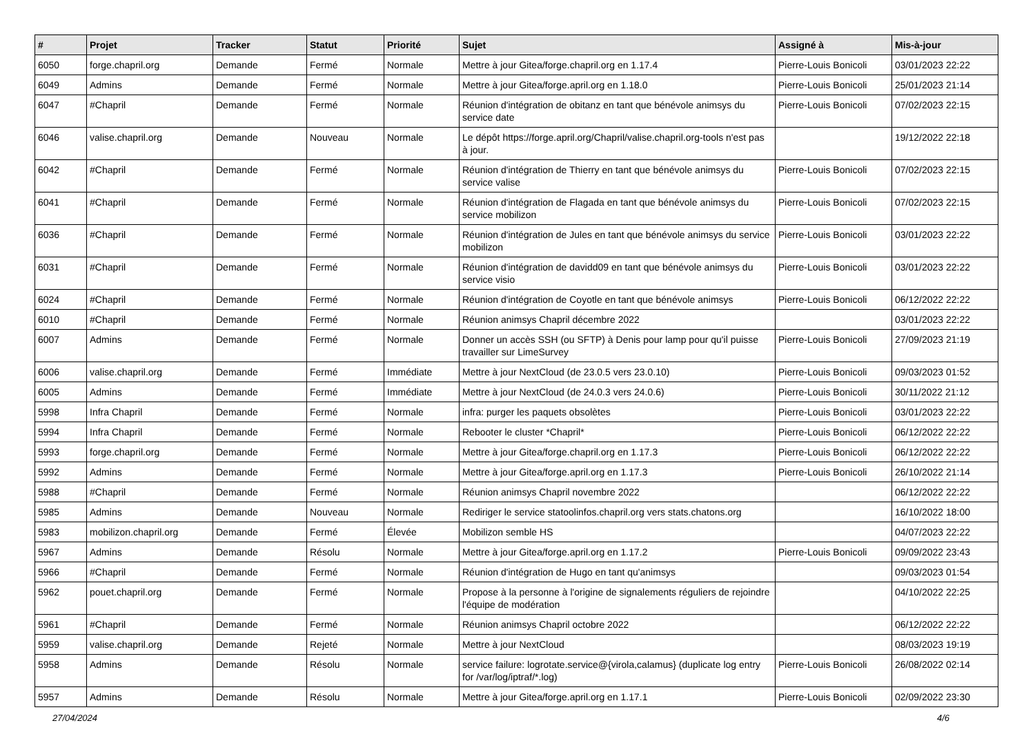| # | Projet | Tracker | Statut | Priorité | Sujet | Assigné à | Mis-à-jour |
| --- | --- | --- | --- | --- | --- | --- | --- |
| 6050 | forge.chapril.org | Demande | Fermé | Normale | Mettre à jour Gitea/forge.chapril.org en 1.17.4 | Pierre-Louis Bonicoli | 03/01/2023 22:22 |
| 6049 | Admins | Demande | Fermé | Normale | Mettre à jour Gitea/forge.april.org en 1.18.0 | Pierre-Louis Bonicoli | 25/01/2023 21:14 |
| 6047 | #Chapril | Demande | Fermé | Normale | Réunion d'intégration de obitanz en tant que bénévole animsys du service date | Pierre-Louis Bonicoli | 07/02/2023 22:15 |
| 6046 | valise.chapril.org | Demande | Nouveau | Normale | Le dépôt https://forge.april.org/Chapril/valise.chapril.org-tools n'est pas à jour. | | 19/12/2022 22:18 |
| 6042 | #Chapril | Demande | Fermé | Normale | Réunion d'intégration de Thierry en tant que bénévole animsys du service valise | Pierre-Louis Bonicoli | 07/02/2023 22:15 |
| 6041 | #Chapril | Demande | Fermé | Normale | Réunion d'intégration de Flagada en tant que bénévole animsys du service mobilizon | Pierre-Louis Bonicoli | 07/02/2023 22:15 |
| 6036 | #Chapril | Demande | Fermé | Normale | Réunion d'intégration de Jules en tant que bénévole animsys du service mobilizon | Pierre-Louis Bonicoli | 03/01/2023 22:22 |
| 6031 | #Chapril | Demande | Fermé | Normale | Réunion d'intégration de davidd09 en tant que bénévole animsys du service visio | Pierre-Louis Bonicoli | 03/01/2023 22:22 |
| 6024 | #Chapril | Demande | Fermé | Normale | Réunion d'intégration de Coyotle en tant que bénévole animsys | Pierre-Louis Bonicoli | 06/12/2022 22:22 |
| 6010 | #Chapril | Demande | Fermé | Normale | Réunion animsys Chapril décembre 2022 | | 03/01/2023 22:22 |
| 6007 | Admins | Demande | Fermé | Normale | Donner un accès SSH (ou SFTP) à Denis pour lamp pour qu'il puisse travailler sur LimeSurvey | Pierre-Louis Bonicoli | 27/09/2023 21:19 |
| 6006 | valise.chapril.org | Demande | Fermé | Immédiate | Mettre à jour NextCloud (de 23.0.5 vers 23.0.10) | Pierre-Louis Bonicoli | 09/03/2023 01:52 |
| 6005 | Admins | Demande | Fermé | Immédiate | Mettre à jour NextCloud (de 24.0.3 vers 24.0.6) | Pierre-Louis Bonicoli | 30/11/2022 21:12 |
| 5998 | Infra Chapril | Demande | Fermé | Normale | infra: purger les paquets obsolètes | Pierre-Louis Bonicoli | 03/01/2023 22:22 |
| 5994 | Infra Chapril | Demande | Fermé | Normale | Rebooter le cluster *Chapril* | Pierre-Louis Bonicoli | 06/12/2022 22:22 |
| 5993 | forge.chapril.org | Demande | Fermé | Normale | Mettre à jour Gitea/forge.chapril.org en 1.17.3 | Pierre-Louis Bonicoli | 06/12/2022 22:22 |
| 5992 | Admins | Demande | Fermé | Normale | Mettre à jour Gitea/forge.april.org en 1.17.3 | Pierre-Louis Bonicoli | 26/10/2022 21:14 |
| 5988 | #Chapril | Demande | Fermé | Normale | Réunion animsys Chapril novembre 2022 | | 06/12/2022 22:22 |
| 5985 | Admins | Demande | Nouveau | Normale | Rediriger le service statoolinfos.chapril.org vers stats.chatons.org | | 16/10/2022 18:00 |
| 5983 | mobilizon.chapril.org | Demande | Fermé | Élevée | Mobilizon semble HS | | 04/07/2023 22:22 |
| 5967 | Admins | Demande | Résolu | Normale | Mettre à jour Gitea/forge.april.org en 1.17.2 | Pierre-Louis Bonicoli | 09/09/2022 23:43 |
| 5966 | #Chapril | Demande | Fermé | Normale | Réunion d'intégration de Hugo en tant qu'animsys | | 09/03/2023 01:54 |
| 5962 | pouet.chapril.org | Demande | Fermé | Normale | Propose à la personne à l'origine de signalements réguliers de rejoindre l'équipe de modération | | 04/10/2022 22:25 |
| 5961 | #Chapril | Demande | Fermé | Normale | Réunion animsys Chapril octobre 2022 | | 06/12/2022 22:22 |
| 5959 | valise.chapril.org | Demande | Rejeté | Normale | Mettre à jour NextCloud | | 08/03/2023 19:19 |
| 5958 | Admins | Demande | Résolu | Normale | service failure: logrotate.service@{virola,calamus} (duplicate log entry for /var/log/iptraf/*.log) | Pierre-Louis Bonicoli | 26/08/2022 02:14 |
| 5957 | Admins | Demande | Résolu | Normale | Mettre à jour Gitea/forge.april.org en 1.17.1 | Pierre-Louis Bonicoli | 02/09/2022 23:30 |
27/04/2024 4/6